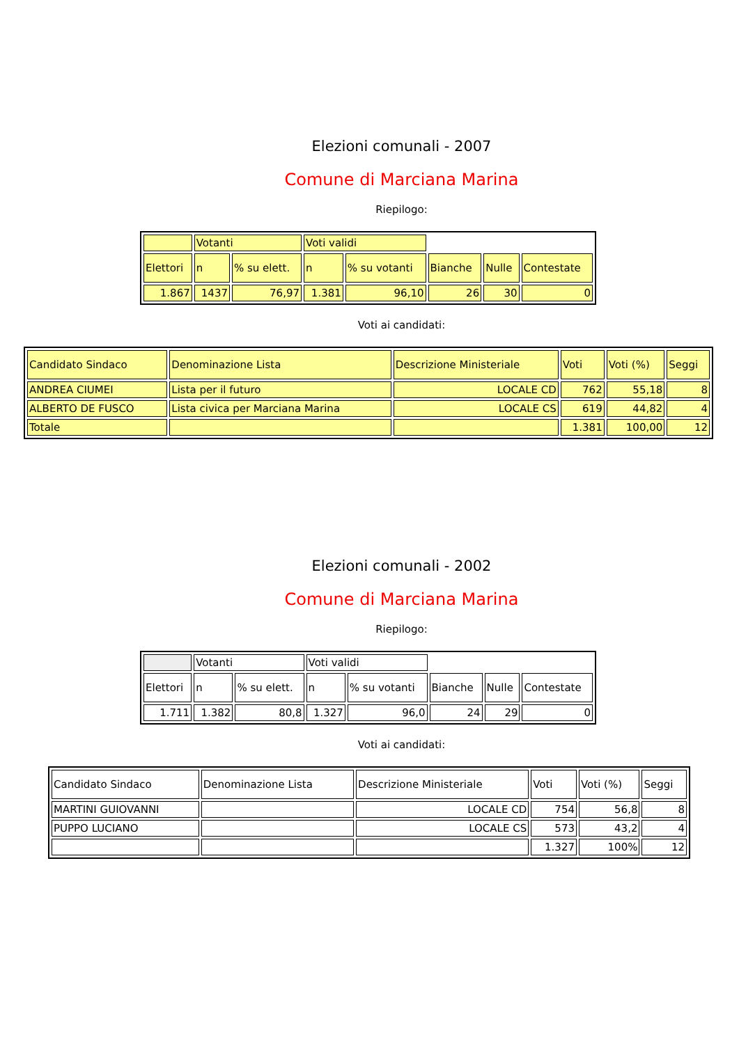Elezioni comunali - 2007
Comune di Marciana Marina
Riepilogo:
| | Votanti | | Voti validi | | | | |
| Elettori | n | % su elett. | n | % su votanti | Bianche | Nulle | Contestate |
| 1.867 | 1437 | 76,97 | 1.381 | 96,10 | 26 | 30 | 0 |
Voti ai candidati:
| Candidato Sindaco | Denominazione Lista | Descrizione Ministeriale | Voti | Voti (%) | Seggi |
| ANDREA CIUMEI | Lista per il futuro | LOCALE CD | 762 | 55,18 | 8 |
| ALBERTO DE FUSCO | Lista civica per Marciana Marina | LOCALE CS | 619 | 44,82 | 4 |
| Totale | | | 1.381 | 100,00 | 12 |
Elezioni comunali - 2002
Comune di Marciana Marina
Riepilogo:
| | Votanti | | Voti validi | | | | |
| Elettori | n | % su elett. | n | % su votanti | Bianche | Nulle | Contestate |
| 1.711 | 1.382 | 80,8 | 1.327 | 96,0 | 24 | 29 | 0 |
Voti ai candidati:
| Candidato Sindaco | Denominazione Lista | Descrizione Ministeriale | Voti | Voti (%) | Seggi |
| MARTINI GUIOVANNI | | LOCALE CD | 754 | 56,8 | 8 |
| PUPPO LUCIANO | | LOCALE CS | 573 | 43,2 | 4 |
| | | | 1.327 | 100% | 12 |